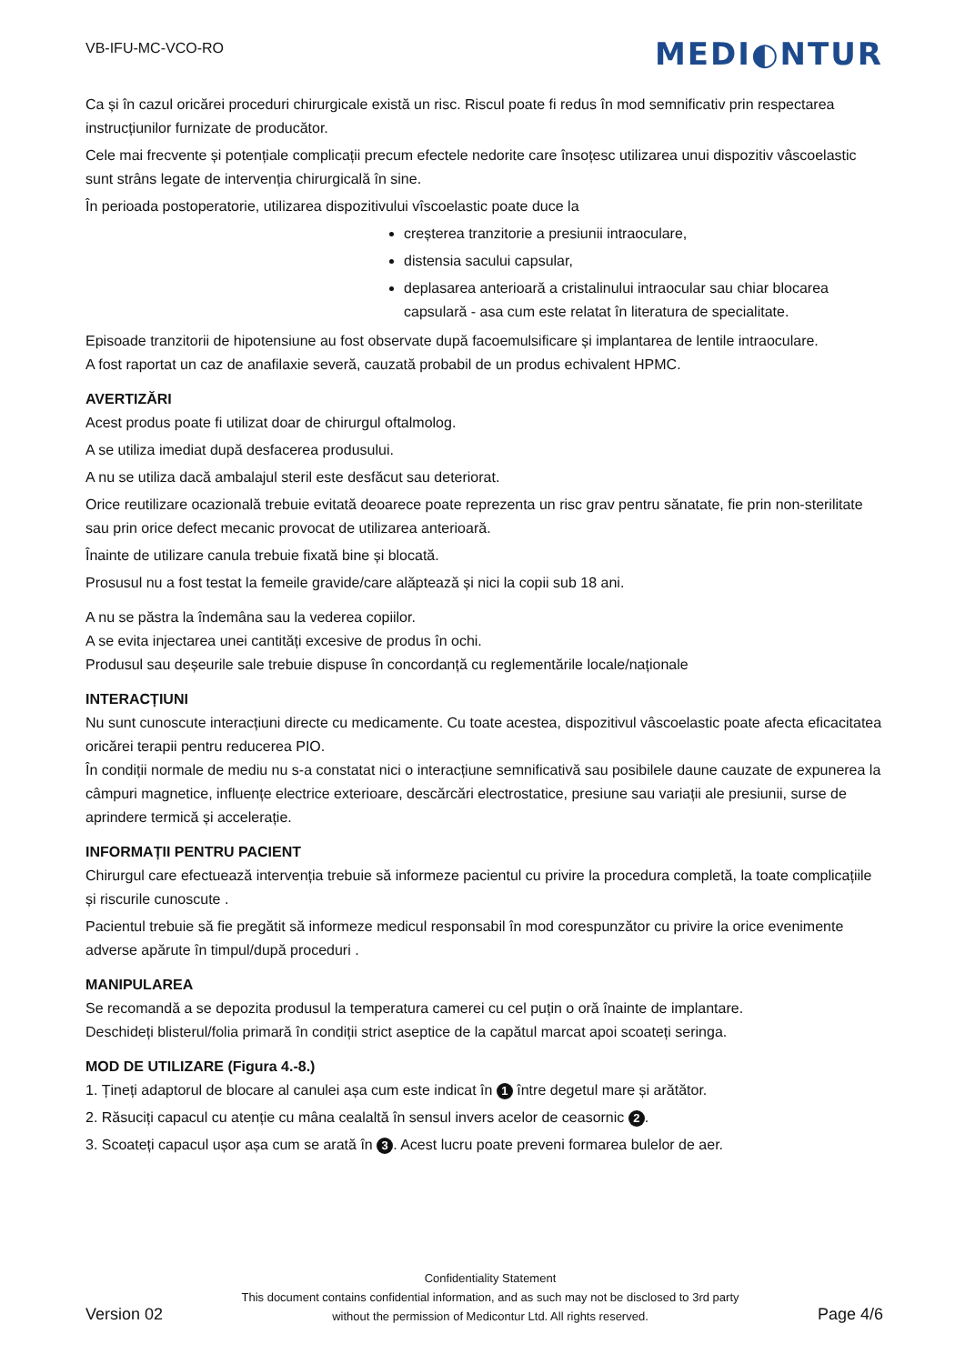VB-IFU-MC-VCO-RO
MEDI◐NTUR
Ca și în cazul oricărei proceduri chirurgicale există un risc. Riscul poate fi redus în mod semnificativ prin respectarea instrucțiunilor furnizate de producător.
Cele mai frecvente și potențiale complicații precum efectele nedorite care însoțesc utilizarea unui dispozitiv vâscoelastic sunt strâns legate de intervenția chirurgicală în sine.
În perioada postoperatorie, utilizarea dispozitivului vîscoelastic poate duce la
creșterea tranzitorie a presiunii intraoculare,
distensia sacului capsular,
deplasarea anterioară a cristalinului intraocular sau chiar blocarea capsulară - asa cum este relatat în literatura de specialitate.
Episoade tranzitorii de hipotensiune au fost observate după facoemulsificare și implantarea de lentile intraoculare.
A fost raportat un caz de anafilaxie severă, cauzată probabil de un produs echivalent HPMC.
AVERTIZĂRI
Acest produs poate fi utilizat doar de chirurgul oftalmolog.
A se utiliza imediat după desfacerea produsului.
A nu se utiliza dacă ambalajul steril este desfăcut sau deteriorat.
Orice reutilizare ocazională trebuie evitată deoarece poate reprezenta un risc grav pentru sănatate, fie prin non-sterilitate sau prin orice defect mecanic provocat de utilizarea anterioară.
Înainte de utilizare canula trebuie fixată bine și blocată.
Prosusul nu a fost testat la femeile gravide/care alăptează și nici la copii sub 18 ani.
A nu se păstra la îndemâna sau la vederea copiilor.
A se evita injectarea unei cantități excesive de produs în ochi.
Produsul sau deșeurile sale trebuie dispuse în concordanță cu reglementările locale/naționale
INTERACȚIUNI
Nu sunt cunoscute interacțiuni directe cu medicamente. Cu toate acestea, dispozitivul vâscoelastic poate afecta eficacitatea oricărei terapii pentru reducerea PIO.
În condiții normale de mediu nu s-a constatat nici o interacțiune semnificativă sau posibilele daune cauzate de expunerea la câmpuri magnetice, influențe electrice exterioare, descărcări electrostatice, presiune sau variații ale presiunii, surse de aprindere termică și accelerație.
INFORMAȚII PENTRU PACIENT
Chirurgul care efectuează intervenția trebuie să informeze pacientul cu privire la procedura completă, la toate complicațiile și riscurile cunoscute .
Pacientul trebuie să fie pregătit să informeze medicul responsabil în mod corespunzător cu privire la orice evenimente adverse apărute în timpul/după proceduri .
MANIPULAREA
Se recomandă a se depozita produsul la temperatura camerei cu cel puțin o oră înainte de implantare.
Deschideți blisterul/folia primară în condiții strict aseptice de la capătul marcat apoi scoateți seringa.
MOD DE UTILIZARE (Figura 4.-8.)
1. Țineți adaptorul de blocare al canulei așa cum este indicat în 1 între degetul mare și arătător.
2. Răsuciți capacul cu atenție cu mâna cealaltă în sensul invers acelor de ceasornic 2.
3. Scoateți capacul ușor așa cum se arată în 3. Acest lucru poate preveni formarea bulelor de aer.
Version 02
Confidentiality Statement
This document contains confidential information, and as such may not be disclosed to 3rd party
without the permission of Medicontur Ltd. All rights reserved.
Page 4/6